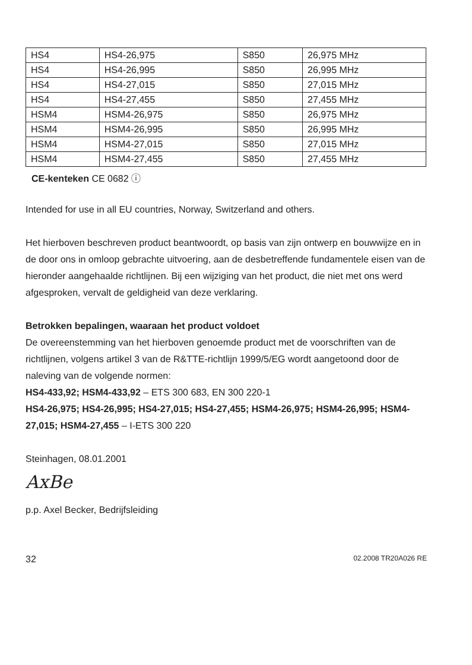| HS4 | HS4-26,975 | S850 | 26,975 MHz |
| HS4 | HS4-26,995 | S850 | 26,995 MHz |
| HS4 | HS4-27,015 | S850 | 27,015 MHz |
| HS4 | HS4-27,455 | S850 | 27,455 MHz |
| HSM4 | HSM4-26,975 | S850 | 26,975 MHz |
| HSM4 | HSM4-26,995 | S850 | 26,995 MHz |
| HSM4 | HSM4-27,015 | S850 | 27,015 MHz |
| HSM4 | HSM4-27,455 | S850 | 27,455 MHz |
CE-kenteken CE 0682 ⓘ
Intended for use in all EU countries, Norway, Switzerland and others.
Het hierboven beschreven product beantwoordt, op basis van zijn ontwerp en bouwwijze en in de door ons in omloop gebrachte uitvoering, aan de desbetreffende fundamentele eisen van de hieronder aangehaalde richtlijnen. Bij een wijziging van het product, die niet met ons werd afgesproken, vervalt de geldigheid van deze verklaring.
Betrokken bepalingen, waaraan het product voldoet
De overeenstemming van het hierboven genoemde product met de voorschriften van de richtlijnen, volgens artikel 3 van de R&TTE-richtlijn 1999/5/EG wordt aangetoond door de naleving van de volgende normen:
HS4-433,92; HSM4-433,92 – ETS 300 683, EN 300 220-1
HS4-26,975; HS4-26,995; HS4-27,015; HS4-27,455; HSM4-26,975; HSM4-26,995; HSM4-27,015; HSM4-27,455 – I-ETS 300 220
Steinhagen, 08.01.2001
AxBe
p.p. Axel Becker, Bedrijfsleiding
32 02.2008 TR20A026 RE